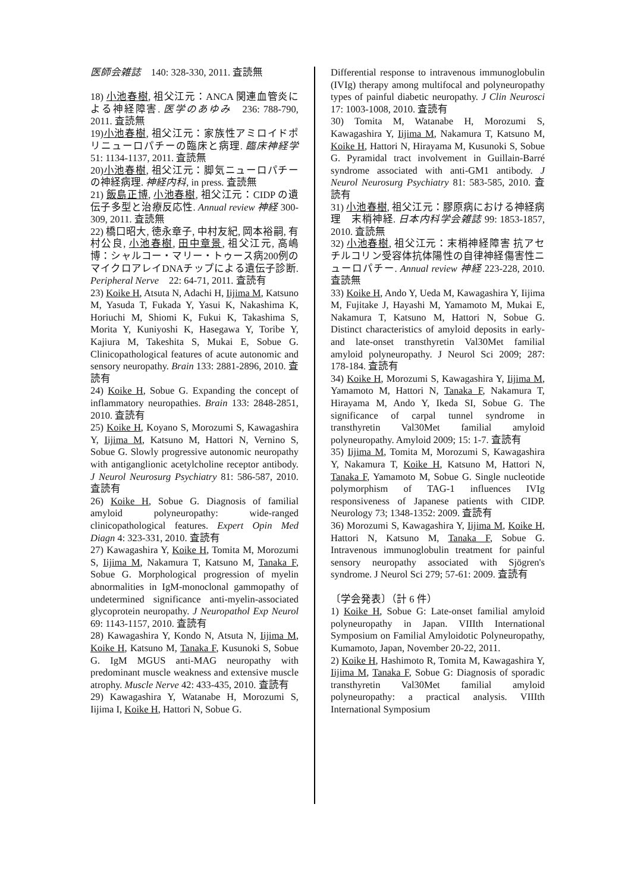医師会雑誌　140: 328-330, 2011. 査読無
18) 小池春樹, 祖父江元：ANCA 関連血管炎による神経障害. 医学のあゆみ　236: 788-790, 2011. 査読無
19)小池春樹, 祖父江元：家族性アミロイドポリニューロパチーの臨床と病理. 臨床神経学 51: 1134-1137, 2011. 査読無
20)小池春樹, 祖父江元：脚気ニューロパチーの神経病理. 神経内科, in press. 査読無
21) 飯島正博, 小池春樹, 祖父江元：CIDP の遺伝子多型と治療反応性. Annual review 神経 300-309, 2011. 査読無
22) 橋口昭大, 徳永章子, 中村友紀, 岡本裕嗣, 有村公良, 小池春樹, 田中章景, 祖父江元, 高嶋博：シャルコー・マリー・トゥース病200例のマイクロアレイDNAチップによる遺伝子診断. Peripheral Nerve　22: 64-71, 2011. 査読有
23) Koike H, Atsuta N, Adachi H, Iijima M, Katsuno M, Yasuda T, Fukada Y, Yasui K, Nakashima K, Horiuchi M, Shiomi K, Fukui K, Takashima S, Morita Y, Kuniyoshi K, Hasegawa Y, Toribe Y, Kajiura M, Takeshita S, Mukai E, Sobue G. Clinicopathological features of acute autonomic and sensory neuropathy. Brain 133: 2881-2896, 2010. 査読有
24) Koike H, Sobue G. Expanding the concept of inflammatory neuropathies. Brain 133: 2848-2851, 2010. 査読有
25) Koike H, Koyano S, Morozumi S, Kawagashira Y, Iijima M, Katsuno M, Hattori N, Vernino S, Sobue G. Slowly progressive autonomic neuropathy with antiganglionic acetylcholine receptor antibody. J Neurol Neurosurg Psychiatry 81: 586-587, 2010. 査読有
26) Koike H, Sobue G. Diagnosis of familial amyloid polyneuropathy: wide-ranged clinicopathological features. Expert Opin Med Diagn 4: 323-331, 2010. 査読有
27) Kawagashira Y, Koike H, Tomita M, Morozumi S, Iijima M, Nakamura T, Katsuno M, Tanaka F, Sobue G. Morphological progression of myelin abnormalities in IgM-monoclonal gammopathy of undetermined significance anti-myelin-associated glycoprotein neuropathy. J Neuropathol Exp Neurol 69: 1143-1157, 2010. 査読有
28) Kawagashira Y, Kondo N, Atsuta N, Iijima M, Koike H, Katsuno M, Tanaka F, Kusunoki S, Sobue G. IgM MGUS anti-MAG neuropathy with predominant muscle weakness and extensive muscle atrophy. Muscle Nerve 42: 433-435, 2010. 査読有
29) Kawagashira Y, Watanabe H, Morozumi S, Iijima I, Koike H, Hattori N, Sobue G.
Differential response to intravenous immunoglobulin (IVIg) therapy among multifocal and polyneuropathy types of painful diabetic neuropathy. J Clin Neurosci 17: 1003-1008, 2010. 査読有
30) Tomita M, Watanabe H, Morozumi S, Kawagashira Y, Iijima M, Nakamura T, Katsuno M, Koike H, Hattori N, Hirayama M, Kusunoki S, Sobue G. Pyramidal tract involvement in Guillain-Barré syndrome associated with anti-GM1 antibody. J Neurol Neurosurg Psychiatry 81: 583-585, 2010. 査読有
31) 小池春樹, 祖父江元：膠原病における神経病理　末梢神経. 日本内科学会雑誌 99: 1853-1857, 2010. 査読無
32) 小池春樹, 祖父江元：末梢神経障害 抗アセチルコリン受容体抗体陽性の自律神経傷害性ニューロパチー. Annual review 神経 223-228, 2010. 査読無
33) Koike H, Ando Y, Ueda M, Kawagashira Y, Iijima M, Fujitake J, Hayashi M, Yamamoto M, Mukai E, Nakamura T, Katsuno M, Hattori N, Sobue G. Distinct characteristics of amyloid deposits in early- and late-onset transthyretin Val30Met familial amyloid polyneuropathy. J Neurol Sci 2009; 287: 178-184. 査読有
34) Koike H, Morozumi S, Kawagashira Y, Iijima M, Yamamoto M, Hattori N, Tanaka F, Nakamura T, Hirayama M, Ando Y, Ikeda SI, Sobue G. The significance of carpal tunnel syndrome in transthyretin Val30Met familial amyloid polyneuropathy. Amyloid 2009; 15: 1-7. 査読有
35) Iijima M, Tomita M, Morozumi S, Kawagashira Y, Nakamura T, Koike H, Katsuno M, Hattori N, Tanaka F, Yamamoto M, Sobue G. Single nucleotide polymorphism of TAG-1 influences IVIg responsiveness of Japanese patients with CIDP. Neurology 73; 1348-1352: 2009. 査読有
36) Morozumi S, Kawagashira Y, Iijima M, Koike H, Hattori N, Katsuno M, Tanaka F, Sobue G. Intravenous immunoglobulin treatment for painful sensory neuropathy associated with Sjögren's syndrome. J Neurol Sci 279; 57-61: 2009. 査読有
〔学会発表〕（計 6 件）
1) Koike H, Sobue G: Late-onset familial amyloid polyneuropathy in Japan. VIIIth International Symposium on Familial Amyloidotic Polyneuropathy, Kumamoto, Japan, November 20-22, 2011.
2) Koike H, Hashimoto R, Tomita M, Kawagashira Y, Iijima M, Tanaka F, Sobue G: Diagnosis of sporadic transthyretin Val30Met familial amyloid polyneuropathy: a practical analysis. VIIIth International Symposium